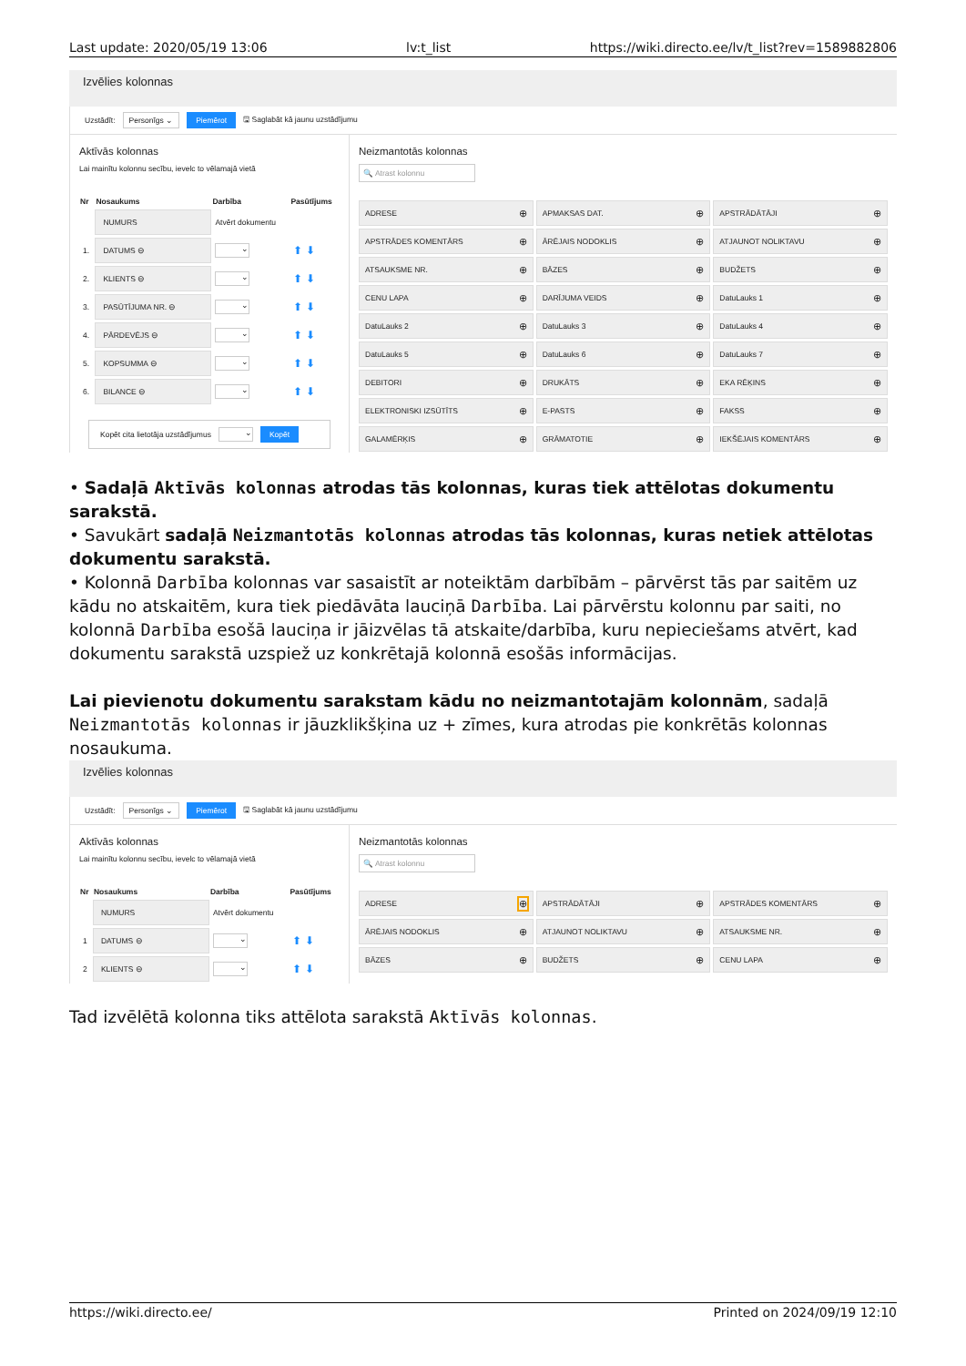Last update: 2020/05/19 13:06 lv:t_list https://wiki.directo.ee/lv/t_list?rev=1589882806
Izvēlies kolonnas
Uzstādīt: Personīgs ⌄ Piemērot 🖫 Saglabāt kā jaunu uzstādījumu
Aktīvās kolonnas
Lai mainītu kolonnu secību, ievelc to vēlamajā vietā
| Nr | Nosaukums | Darbība | Pasūtījums |
| --- | --- | --- | --- |
| | NUMURS | Atvērt dokumentu | |
| 1. | DATUMS ⊖ | ⌄ | ⬆ ⬇ |
| 2. | KLIENTS ⊖ | ⌄ | ⬆ ⬇ |
| 3. | PASŪTĪJUMA NR. ⊖ | ⌄ | ⬆ ⬇ |
| 4. | PĀRDEVĒJS ⊖ | ⌄ | ⬆ ⬇ |
| 5. | KOPSUMMA ⊖ | ⌄ | ⬆ ⬇ |
| 6. | BILANCE ⊖ | ⌄ | ⬆ ⬇ |
Kopēt cita lietotāja uzstādījumus ⌄ Kopēt
Neizmantotās kolonnas
🔍 Atrast kolonnu
ADRESE ⊕
APMAKSAS DAT. ⊕
APSTRĀDĀTĀJI ⊕
APSTRĀDES KOMENTĀRS ⊕
ĀRĒJAIS NODOKLIS ⊕
ATJAUNOT NOLIKTAVU ⊕
ATSAUKSME NR. ⊕
BĀZES ⊕
BUDŽETS ⊕
CENU LAPA ⊕
DARĪJUMA VEIDS ⊕
DatuLauks 1 ⊕
DatuLauks 2 ⊕
DatuLauks 3 ⊕
DatuLauks 4 ⊕
DatuLauks 5 ⊕
DatuLauks 6 ⊕
DatuLauks 7 ⊕
DEBITORI ⊕
DRUKĀTS ⊕
EKA RĒĶINS ⊕
ELEKTRONISKI IZSŪTĪTS ⊕
E-PASTS ⊕
FAKSS ⊕
GALAMĒRĶIS ⊕
GRĀMATOTIE ⊕
IEKŠĒJAIS KOMENTĀRS ⊕
• Sadaļā Aktīvās kolonnas atrodas tās kolonnas, kuras tiek attēlotas dokumentu sarakstā.
• Savukārt sadaļā Neizmantotās kolonnas atrodas tās kolonnas, kuras netiek attēlotas dokumentu sarakstā.
• Kolonnā Darbība kolonnas var sasaistīt ar noteiktām darbībām – pārvērst tās par saitēm uz kādu no atskaitēm, kura tiek piedāvāta lauciņā Darbība. Lai pārvērstu kolonnu par saiti, no kolonnā Darbība esošā lauciņa ir jāizvēlas tā atskaite/darbība, kuru nepieciešams atvērt, kad dokumentu sarakstā uzspiež uz konkrētajā kolonnā esošās informācijas.
Lai pievienotu dokumentu sarakstam kādu no neizmantotajām kolonnām, sadaļā Neizmantotās kolonnas ir jāuzklikšķina uz + zīmes, kura atrodas pie konkrētās kolonnas nosaukuma.
Izvēlies kolonnas
Uzstādīt: Personīgs ⌄ Piemērot 🖫 Saglabāt kā jaunu uzstādījumu
Aktīvās kolonnas
Lai mainītu kolonnu secību, ievelc to vēlamajā vietā
| Nr | Nosaukums | Darbība | Pasūtījums |
| --- | --- | --- | --- |
| | NUMURS | Atvērt dokumentu | |
| 1 | DATUMS ⊖ | ⌄ | ⬆ ⬇ |
| 2 | KLIENTS ⊖ | ⌄ | ⬆ ⬇ |
Neizmantotās kolonnas
🔍 Atrast kolonnu
ADRESE ⊕
APSTRĀDĀTĀJI ⊕
APSTRĀDES KOMENTĀRS ⊕
ĀRĒJAIS NODOKLIS ⊕
ATJAUNOT NOLIKTAVU ⊕
ATSAUKSME NR. ⊕
BĀZES ⊕
BUDŽETS ⊕
CENU LAPA ⊕
Tad izvēlētā kolonna tiks attēlota sarakstā Aktīvās kolonnas.
https://wiki.directo.ee/ Printed on 2024/09/19 12:10